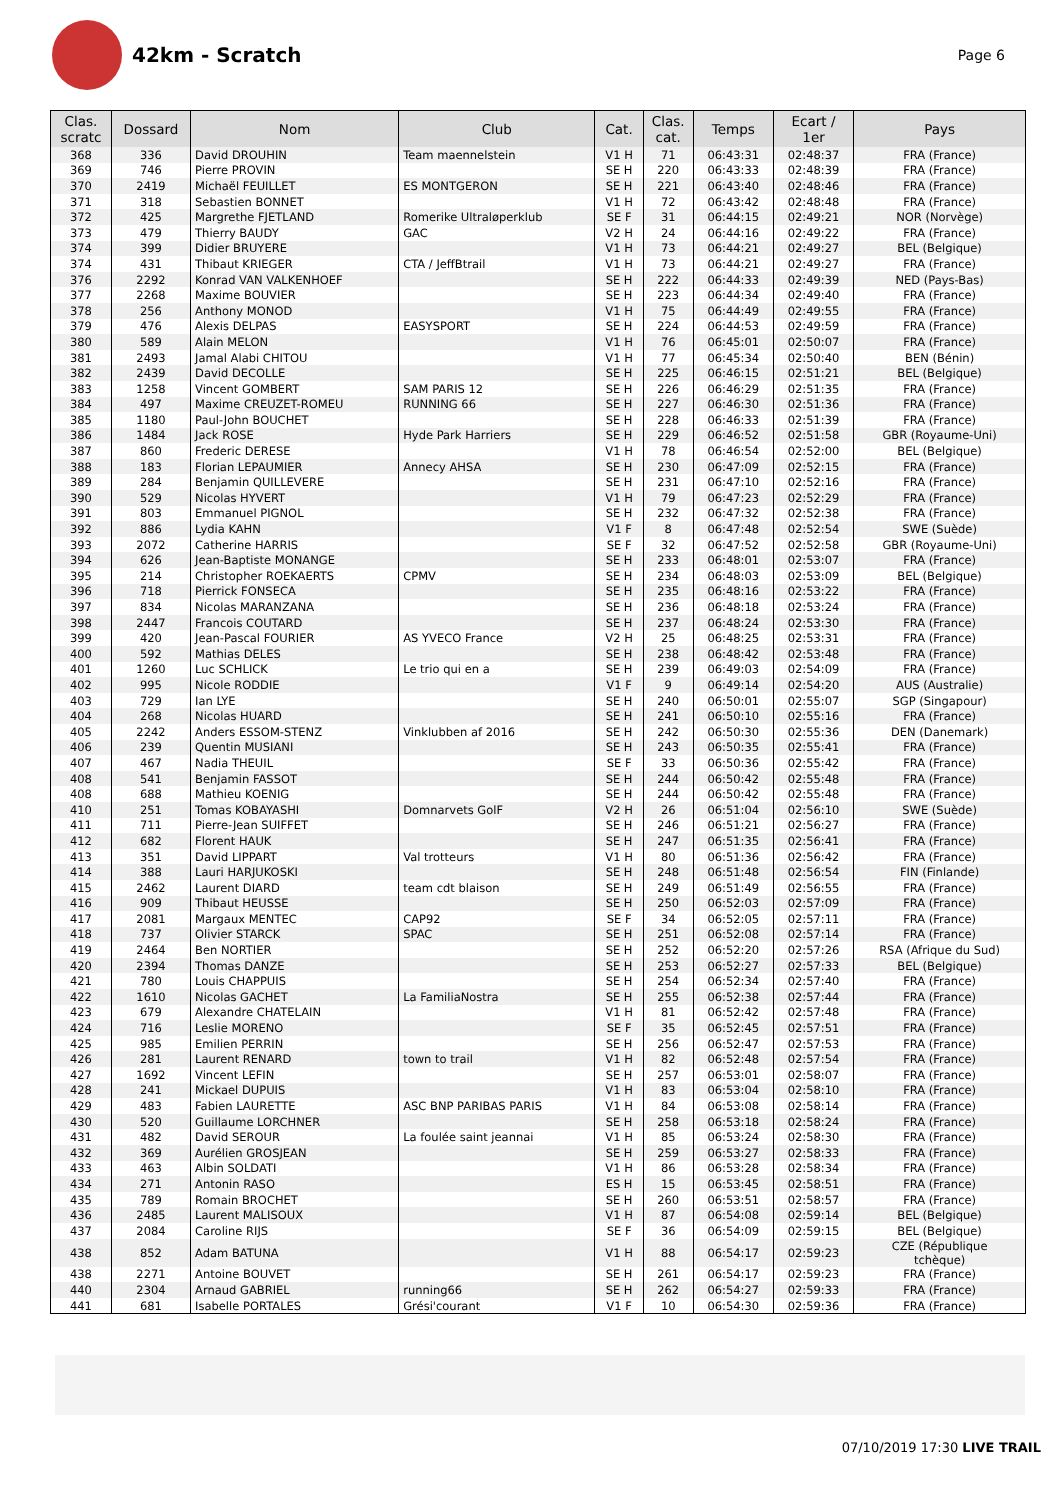42km - Scratch
Page 6
| Clas. scratc | Dossard | Nom | Club | Cat. | Clas. cat. | Temps | Ecart / 1er | Pays |
| --- | --- | --- | --- | --- | --- | --- | --- | --- |
| 368 | 336 | David DROUHIN | Team maennelstein | V1 H | 71 | 06:43:31 | 02:48:37 | FRA (France) |
| 369 | 746 | Pierre PROVIN | | SE H | 220 | 06:43:33 | 02:48:39 | FRA (France) |
| 370 | 2419 | Michaël FEUILLET | ES MONTGERON | SE H | 221 | 06:43:40 | 02:48:46 | FRA (France) |
| 371 | 318 | Sebastien BONNET | | V1 H | 72 | 06:43:42 | 02:48:48 | FRA (France) |
| 372 | 425 | Margrethe FJETLAND | Romerike Ultraløperklub | SE F | 31 | 06:44:15 | 02:49:21 | NOR (Norvège) |
| 373 | 479 | Thierry BAUDY | GAC | V2 H | 24 | 06:44:16 | 02:49:22 | FRA (France) |
| 374 | 399 | Didier BRUYERE | | V1 H | 73 | 06:44:21 | 02:49:27 | BEL (Belgique) |
| 374 | 431 | Thibaut KRIEGER | CTA / JeffBtrail | V1 H | 73 | 06:44:21 | 02:49:27 | FRA (France) |
| 376 | 2292 | Konrad VAN VALKENHOEF | | SE H | 222 | 06:44:33 | 02:49:39 | NED (Pays-Bas) |
| 377 | 2268 | Maxime BOUVIER | | SE H | 223 | 06:44:34 | 02:49:40 | FRA (France) |
| 378 | 256 | Anthony MONOD | | V1 H | 75 | 06:44:49 | 02:49:55 | FRA (France) |
| 379 | 476 | Alexis DELPAS | EASYSPORT | SE H | 224 | 06:44:53 | 02:49:59 | FRA (France) |
| 380 | 589 | Alain MELON | | V1 H | 76 | 06:45:01 | 02:50:07 | FRA (France) |
| 381 | 2493 | Jamal Alabi CHITOU | | V1 H | 77 | 06:45:34 | 02:50:40 | BEN (Bénin) |
| 382 | 2439 | David DECOLLE | | SE H | 225 | 06:46:15 | 02:51:21 | BEL (Belgique) |
| 383 | 1258 | Vincent GOMBERT | SAM PARIS 12 | SE H | 226 | 06:46:29 | 02:51:35 | FRA (France) |
| 384 | 497 | Maxime CREUZET-ROMEU | RUNNING 66 | SE H | 227 | 06:46:30 | 02:51:36 | FRA (France) |
| 385 | 1180 | Paul-John BOUCHET | | SE H | 228 | 06:46:33 | 02:51:39 | FRA (France) |
| 386 | 1484 | Jack ROSE | Hyde Park Harriers | SE H | 229 | 06:46:52 | 02:51:58 | GBR (Royaume-Uni) |
| 387 | 860 | Frederic DERESE | | V1 H | 78 | 06:46:54 | 02:52:00 | BEL (Belgique) |
| 388 | 183 | Florian LEPAUMIER | Annecy AHSA | SE H | 230 | 06:47:09 | 02:52:15 | FRA (France) |
| 389 | 284 | Benjamin QUILLEVERE | | SE H | 231 | 06:47:10 | 02:52:16 | FRA (France) |
| 390 | 529 | Nicolas HYVERT | | V1 H | 79 | 06:47:23 | 02:52:29 | FRA (France) |
| 391 | 803 | Emmanuel PIGNOL | | SE H | 232 | 06:47:32 | 02:52:38 | FRA (France) |
| 392 | 886 | Lydia KAHN | | V1 F | 8 | 06:47:48 | 02:52:54 | SWE (Suède) |
| 393 | 2072 | Catherine HARRIS | | SE F | 32 | 06:47:52 | 02:52:58 | GBR (Royaume-Uni) |
| 394 | 626 | Jean-Baptiste MONANGE | | SE H | 233 | 06:48:01 | 02:53:07 | FRA (France) |
| 395 | 214 | Christopher ROEKAERTS | CPMV | SE H | 234 | 06:48:03 | 02:53:09 | BEL (Belgique) |
| 396 | 718 | Pierrick FONSECA | | SE H | 235 | 06:48:16 | 02:53:22 | FRA (France) |
| 397 | 834 | Nicolas MARANZANA | | SE H | 236 | 06:48:18 | 02:53:24 | FRA (France) |
| 398 | 2447 | Francois COUTARD | | SE H | 237 | 06:48:24 | 02:53:30 | FRA (France) |
| 399 | 420 | Jean-Pascal FOURIER | AS YVECO France | V2 H | 25 | 06:48:25 | 02:53:31 | FRA (France) |
| 400 | 592 | Mathias DELES | | SE H | 238 | 06:48:42 | 02:53:48 | FRA (France) |
| 401 | 1260 | Luc SCHLICK | Le trio qui en a | SE H | 239 | 06:49:03 | 02:54:09 | FRA (France) |
| 402 | 995 | Nicole RODDIE | | V1 F | 9 | 06:49:14 | 02:54:20 | AUS (Australie) |
| 403 | 729 | Ian LYE | | SE H | 240 | 06:50:01 | 02:55:07 | SGP (Singapour) |
| 404 | 268 | Nicolas HUARD | | SE H | 241 | 06:50:10 | 02:55:16 | FRA (France) |
| 405 | 2242 | Anders ESSOM-STENZ | Vinklubben af 2016 | SE H | 242 | 06:50:30 | 02:55:36 | DEN (Danemark) |
| 406 | 239 | Quentin MUSIANI | | SE H | 243 | 06:50:35 | 02:55:41 | FRA (France) |
| 407 | 467 | Nadia THEUIL | | SE F | 33 | 06:50:36 | 02:55:42 | FRA (France) |
| 408 | 541 | Benjamin FASSOT | | SE H | 244 | 06:50:42 | 02:55:48 | FRA (France) |
| 408 | 688 | Mathieu KOENIG | | SE H | 244 | 06:50:42 | 02:55:48 | FRA (France) |
| 410 | 251 | Tomas KOBAYASHI | Domnarvets GolF | V2 H | 26 | 06:51:04 | 02:56:10 | SWE (Suède) |
| 411 | 711 | Pierre-Jean SUIFFET | | SE H | 246 | 06:51:21 | 02:56:27 | FRA (France) |
| 412 | 682 | Florent HAUK | | SE H | 247 | 06:51:35 | 02:56:41 | FRA (France) |
| 413 | 351 | David LIPPART | Val trotteurs | V1 H | 80 | 06:51:36 | 02:56:42 | FRA (France) |
| 414 | 388 | Lauri HARJUKOSKI | | SE H | 248 | 06:51:48 | 02:56:54 | FIN (Finlande) |
| 415 | 2462 | Laurent DIARD | team cdt blaison | SE H | 249 | 06:51:49 | 02:56:55 | FRA (France) |
| 416 | 909 | Thibaut HEUSSE | | SE H | 250 | 06:52:03 | 02:57:09 | FRA (France) |
| 417 | 2081 | Margaux MENTEC | CAP92 | SE F | 34 | 06:52:05 | 02:57:11 | FRA (France) |
| 418 | 737 | Olivier STARCK | SPAC | SE H | 251 | 06:52:08 | 02:57:14 | FRA (France) |
| 419 | 2464 | Ben NORTIER | | SE H | 252 | 06:52:20 | 02:57:26 | RSA (Afrique du Sud) |
| 420 | 2394 | Thomas DANZE | | SE H | 253 | 06:52:27 | 02:57:33 | BEL (Belgique) |
| 421 | 780 | Louis CHAPPUIS | | SE H | 254 | 06:52:34 | 02:57:40 | FRA (France) |
| 422 | 1610 | Nicolas GACHET | La FamiliaNostra | SE H | 255 | 06:52:38 | 02:57:44 | FRA (France) |
| 423 | 679 | Alexandre CHATELAIN | | V1 H | 81 | 06:52:42 | 02:57:48 | FRA (France) |
| 424 | 716 | Leslie MORENO | | SE F | 35 | 06:52:45 | 02:57:51 | FRA (France) |
| 425 | 985 | Emilien PERRIN | | SE H | 256 | 06:52:47 | 02:57:53 | FRA (France) |
| 426 | 281 | Laurent RENARD | town to trail | V1 H | 82 | 06:52:48 | 02:57:54 | FRA (France) |
| 427 | 1692 | Vincent LEFIN | | SE H | 257 | 06:53:01 | 02:58:07 | FRA (France) |
| 428 | 241 | Mickael DUPUIS | | V1 H | 83 | 06:53:04 | 02:58:10 | FRA (France) |
| 429 | 483 | Fabien LAURETTE | ASC BNP PARIBAS PARIS | V1 H | 84 | 06:53:08 | 02:58:14 | FRA (France) |
| 430 | 520 | Guillaume LORCHNER | | SE H | 258 | 06:53:18 | 02:58:24 | FRA (France) |
| 431 | 482 | David SEROUR | La foulée saint jeannai | V1 H | 85 | 06:53:24 | 02:58:30 | FRA (France) |
| 432 | 369 | Aurélien GROSJEAN | | SE H | 259 | 06:53:27 | 02:58:33 | FRA (France) |
| 433 | 463 | Albin SOLDATI | | V1 H | 86 | 06:53:28 | 02:58:34 | FRA (France) |
| 434 | 271 | Antonin RASO | | ES H | 15 | 06:53:45 | 02:58:51 | FRA (France) |
| 435 | 789 | Romain BROCHET | | SE H | 260 | 06:53:51 | 02:58:57 | FRA (France) |
| 436 | 2485 | Laurent MALISOUX | | V1 H | 87 | 06:54:08 | 02:59:14 | BEL (Belgique) |
| 437 | 2084 | Caroline RIJS | | SE F | 36 | 06:54:09 | 02:59:15 | BEL (Belgique) |
| 438 | 852 | Adam BATUNA | | V1 H | 88 | 06:54:17 | 02:59:23 | CZE (République tchèque) |
| 438 | 2271 | Antoine BOUVET | | SE H | 261 | 06:54:17 | 02:59:23 | FRA (France) |
| 440 | 2304 | Arnaud GABRIEL | running66 | SE H | 262 | 06:54:27 | 02:59:33 | FRA (France) |
| 441 | 681 | Isabelle PORTALES | Grési'courant | V1 F | 10 | 06:54:30 | 02:59:36 | FRA (France) |
07/10/2019 17:30 LIVE TRAIL